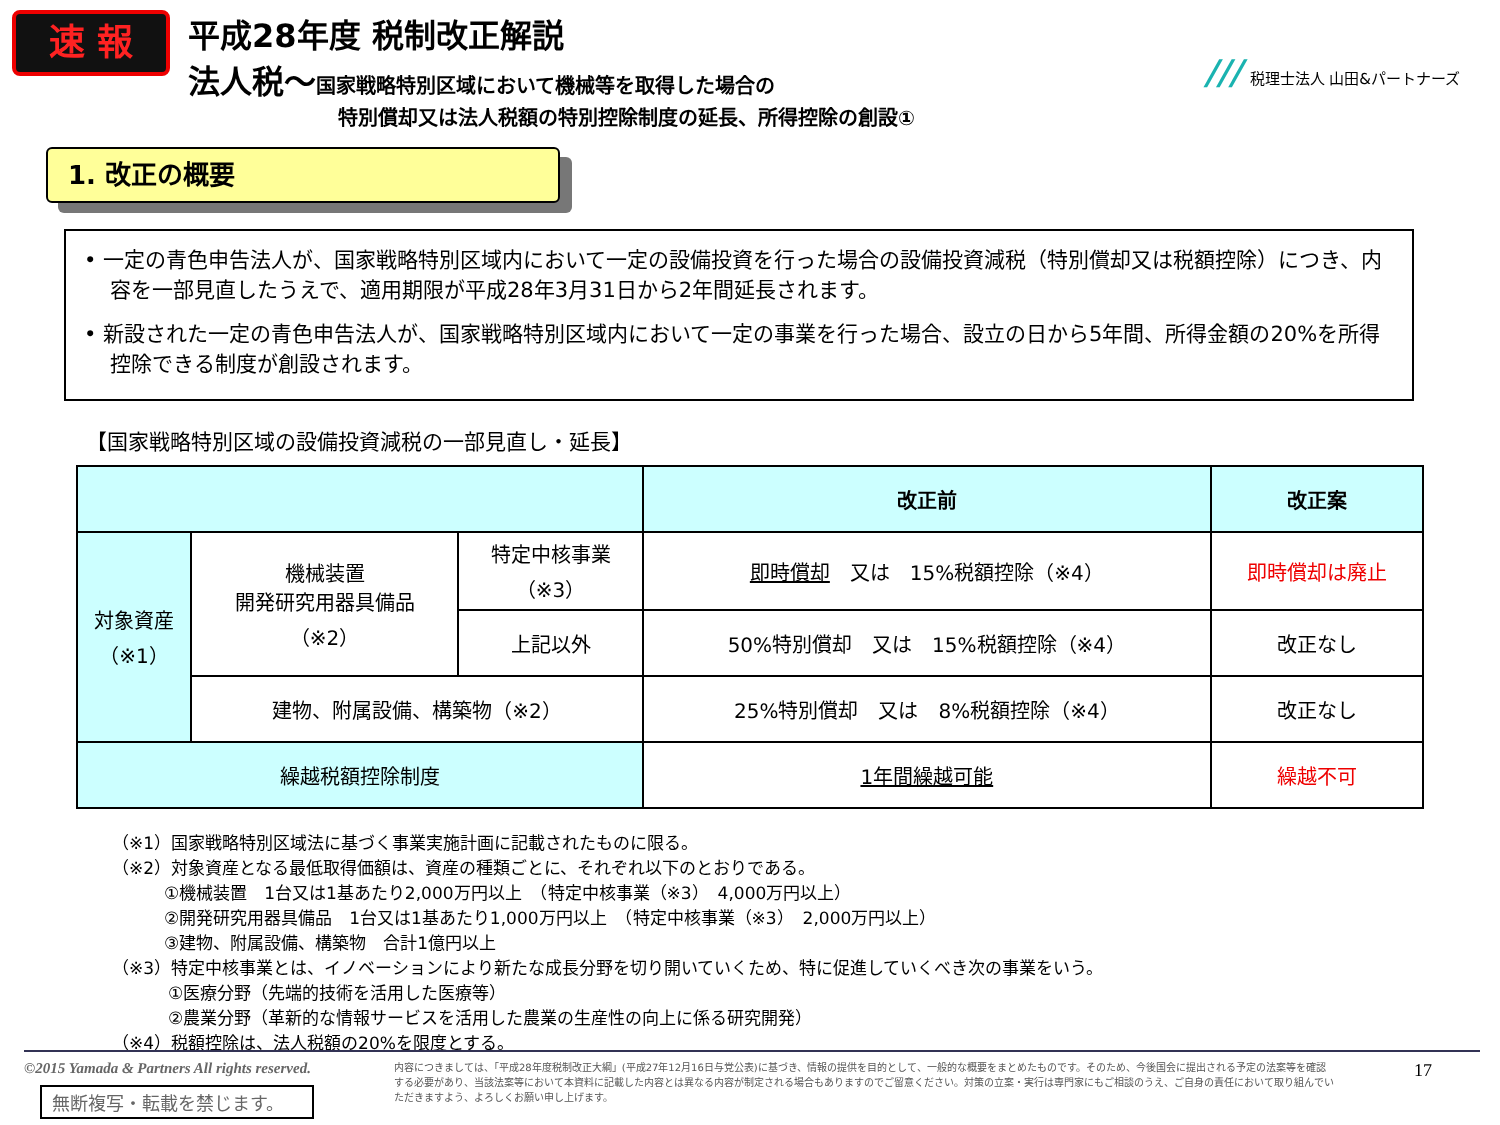速 報
平成28年度 税制改正解説
法人税～国家戦略特別区域において機械等を取得した場合の
特別償却又は法人税額の特別控除制度の延長、所得控除の創設①
/// 税理士法人 山田&パートナーズ
1. 改正の概要
• 一定の青色申告法人が、国家戦略特別区域内において一定の設備投資を行った場合の設備投資減税（特別償却又は税額控除）につき、内容を一部見直したうえで、適用期限が平成28年3月31日から2年間延長されます。
• 新設された一定の青色申告法人が、国家戦略特別区域内において一定の事業を行った場合、設立の日から5年間、所得金額の20%を所得控除できる制度が創設されます。
【国家戦略特別区域の設備投資減税の一部見直し・延長】
| | | | 改正前 | 改正案 |
| --- | --- | --- | --- | --- |
| 対象資産 （※1） | 機械装置 開発研究用器具備品 （※2） | 特定中核事業 （※3） | 即時償却 又は 15%税額控除（※4） | 即時償却は廃止 |
| | | 上記以外 | 50%特別償却 又は 15%税額控除（※4） | 改正なし |
| | 建物、附属設備、構築物（※2） | | 25%特別償却 又は 8%税額控除（※4） | 改正なし |
| 繰越税額控除制度 | | | 1年間繰越可能 | 繰越不可 |
（※1）国家戦略特別区域法に基づく事業実施計画に記載されたものに限る。
（※2）対象資産となる最低取得価額は、資産の種類ごとに、それぞれ以下のとおりである。
①機械装置　1台又は1基あたり2,000万円以上　（特定中核事業（※3）　4,000万円以上）
②開発研究用器具備品　1台又は1基あたり1,000万円以上　（特定中核事業（※3）　2,000万円以上）
③建物、附属設備、構築物　合計1億円以上
（※3）特定中核事業とは、イノベーションにより新たな成長分野を切り開いていくため、特に促進していくべき次の事業をいう。
①医療分野（先端的技術を活用した医療等）
②農業分野（革新的な情報サービスを活用した農業の生産性の向上に係る研究開発）
（※4）税額控除は、法人税額の20%を限度とする。
©2015 Yamada & Partners All rights reserved.
無断複写・転載を禁じます。
内容につきましては、「平成28年度税制改正大綱」(平成27年12月16日与党公表)に基づき、情報の提供を目的として、一般的な概要をまとめたものです。そのため、今後国会に提出される予定の法案等を確認する必要があり、当該法案等において本資料に記載した内容とは異なる内容が制定される場合もありますのでご留意ください。対策の立案・実行は専門家にもご相談のうえ、ご自身の責任において取り組んでいただきますよう、よろしくお願い申し上げます。
17